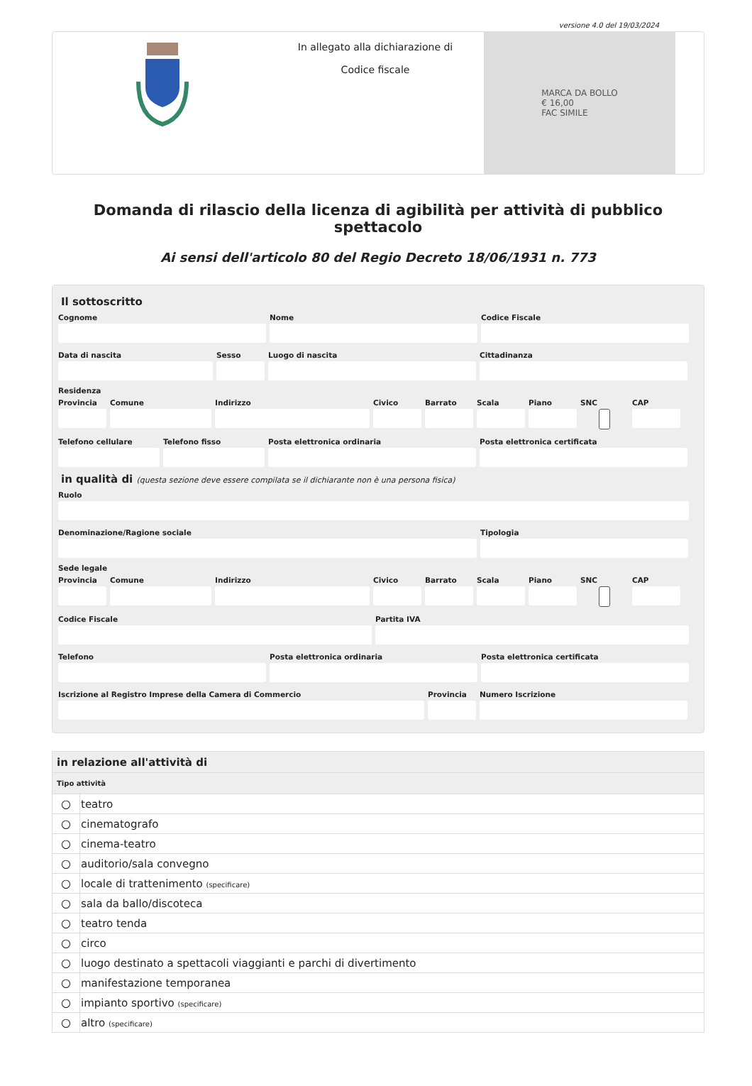versione 4.0 del 19/03/2024
In allegato alla dichiarazione di
Codice fiscale
MARCA DA BOLLO
€ 16,00
FAC SIMILE
Domanda di rilascio della licenza di agibilità per attività di pubblico spettacolo
Ai sensi dell'articolo 80 del Regio Decreto 18/06/1931 n. 773
Il sottoscritto
Cognome Nome Codice Fiscale
Data di nascita Sesso Luogo di nascita Cittadinanza
Residenza
Provincia
Comune Indirizzo Civico Barrato Scala Piano SNC CAP
Telefono cellulare
Telefono fisso Posta elettronica ordinaria Posta elettronica certificata
in qualità di (questa sezione deve essere compilata se il dichiarante non è una persona fisica)
Ruolo
Denominazione/Ragione sociale Tipologia
Sede legale
Provincia
Comune Indirizzo Civico Barrato Scala Piano SNC CAP
Codice Fiscale Partita IVA
Telefono Posta elettronica ordinaria Posta elettronica certificata
Iscrizione al Registro Imprese della Camera di Commercio
Provincia
Numero Iscrizione
| in relazione all'attività di | |
| Tipo attività | |
| ○ | teatro |
| ○ | cinematografo |
| ○ | cinema-teatro |
| ○ | auditorio/sala convegno |
| ○ | locale di trattenimento (specificare) |
| ○ | sala da ballo/discoteca |
| ○ | teatro tenda |
| ○ | circo |
| ○ | luogo destinato a spettacoli viaggianti e parchi di divertimento |
| ○ | manifestazione temporanea |
| ○ | impianto sportivo (specificare) |
| ○ | altro (specificare) |